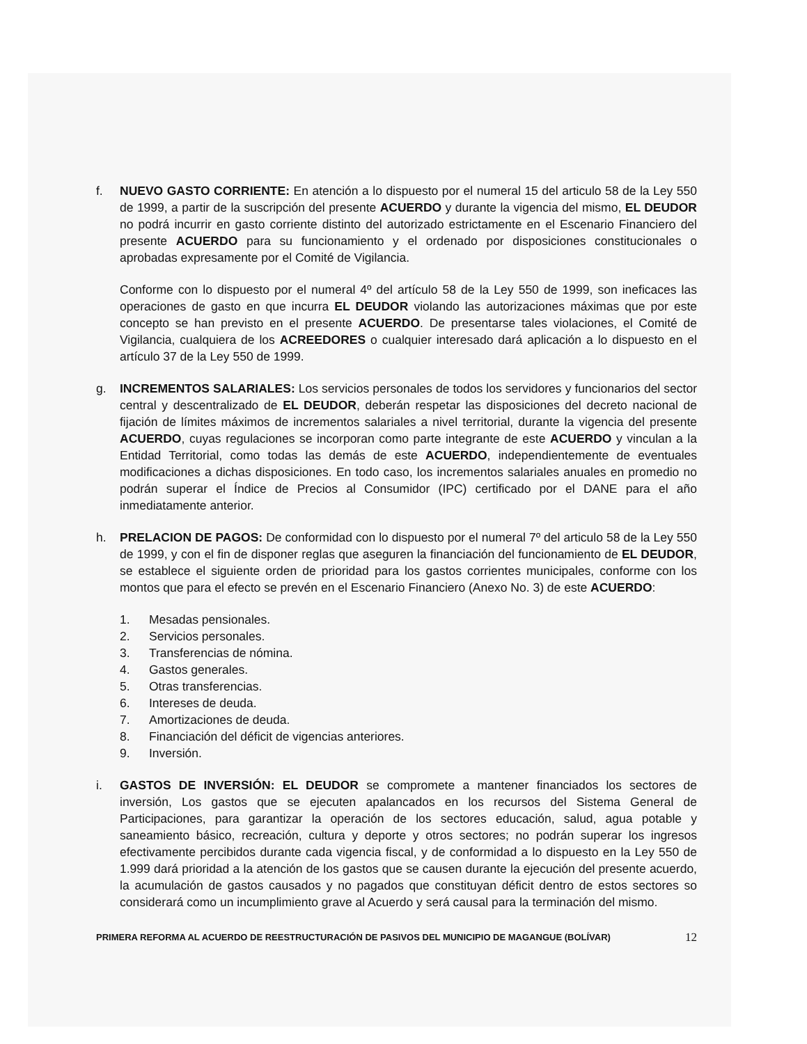f. NUEVO GASTO CORRIENTE: En atención a lo dispuesto por el numeral 15 del articulo 58 de la Ley 550 de 1999, a partir de la suscripción del presente ACUERDO y durante la vigencia del mismo, EL DEUDOR no podrá incurrir en gasto corriente distinto del autorizado estrictamente en el Escenario Financiero del presente ACUERDO para su funcionamiento y el ordenado por disposiciones constitucionales o aprobadas expresamente por el Comité de Vigilancia.
Conforme con lo dispuesto por el numeral 4º del artículo 58 de la Ley 550 de 1999, son ineficaces las operaciones de gasto en que incurra EL DEUDOR violando las autorizaciones máximas que por este concepto se han previsto en el presente ACUERDO. De presentarse tales violaciones, el Comité de Vigilancia, cualquiera de los ACREEDORES o cualquier interesado dará aplicación a lo dispuesto en el artículo 37 de la Ley 550 de 1999.
g. INCREMENTOS SALARIALES: Los servicios personales de todos los servidores y funcionarios del sector central y descentralizado de EL DEUDOR, deberán respetar las disposiciones del decreto nacional de fijación de límites máximos de incrementos salariales a nivel territorial, durante la vigencia del presente ACUERDO, cuyas regulaciones se incorporan como parte integrante de este ACUERDO y vinculan a la Entidad Territorial, como todas las demás de este ACUERDO, independientemente de eventuales modificaciones a dichas disposiciones. En todo caso, los incrementos salariales anuales en promedio no podrán superar el Índice de Precios al Consumidor (IPC) certificado por el DANE para el año inmediatamente anterior.
h. PRELACION DE PAGOS: De conformidad con lo dispuesto por el numeral 7º del articulo 58 de la Ley 550 de 1999, y con el fin de disponer reglas que aseguren la financiación del funcionamiento de EL DEUDOR, se establece el siguiente orden de prioridad para los gastos corrientes municipales, conforme con los montos que para el efecto se prevén en el Escenario Financiero (Anexo No. 3) de este ACUERDO:
1. Mesadas pensionales.
2. Servicios personales.
3. Transferencias de nómina.
4. Gastos generales.
5. Otras transferencias.
6. Intereses de deuda.
7. Amortizaciones de deuda.
8. Financiación del déficit de vigencias anteriores.
9. Inversión.
i. GASTOS DE INVERSIÓN: EL DEUDOR se compromete a mantener financiados los sectores de inversión, Los gastos que se ejecuten apalancados en los recursos del Sistema General de Participaciones, para garantizar la operación de los sectores educación, salud, agua potable y saneamiento básico, recreación, cultura y deporte y otros sectores; no podrán superar los ingresos efectivamente percibidos durante cada vigencia fiscal, y de conformidad a lo dispuesto en la Ley 550 de 1.999 dará prioridad a la atención de los gastos que se causen durante la ejecución del presente acuerdo, la acumulación de gastos causados y no pagados que constituyan déficit dentro de estos sectores so considerará como un incumplimiento grave al Acuerdo y será causal para la terminación del mismo.
PRIMERA REFORMA AL ACUERDO DE REESTRUCTURACIÓN DE PASIVOS DEL MUNICIPIO DE MAGANGUE (BOLÍVAR)
12